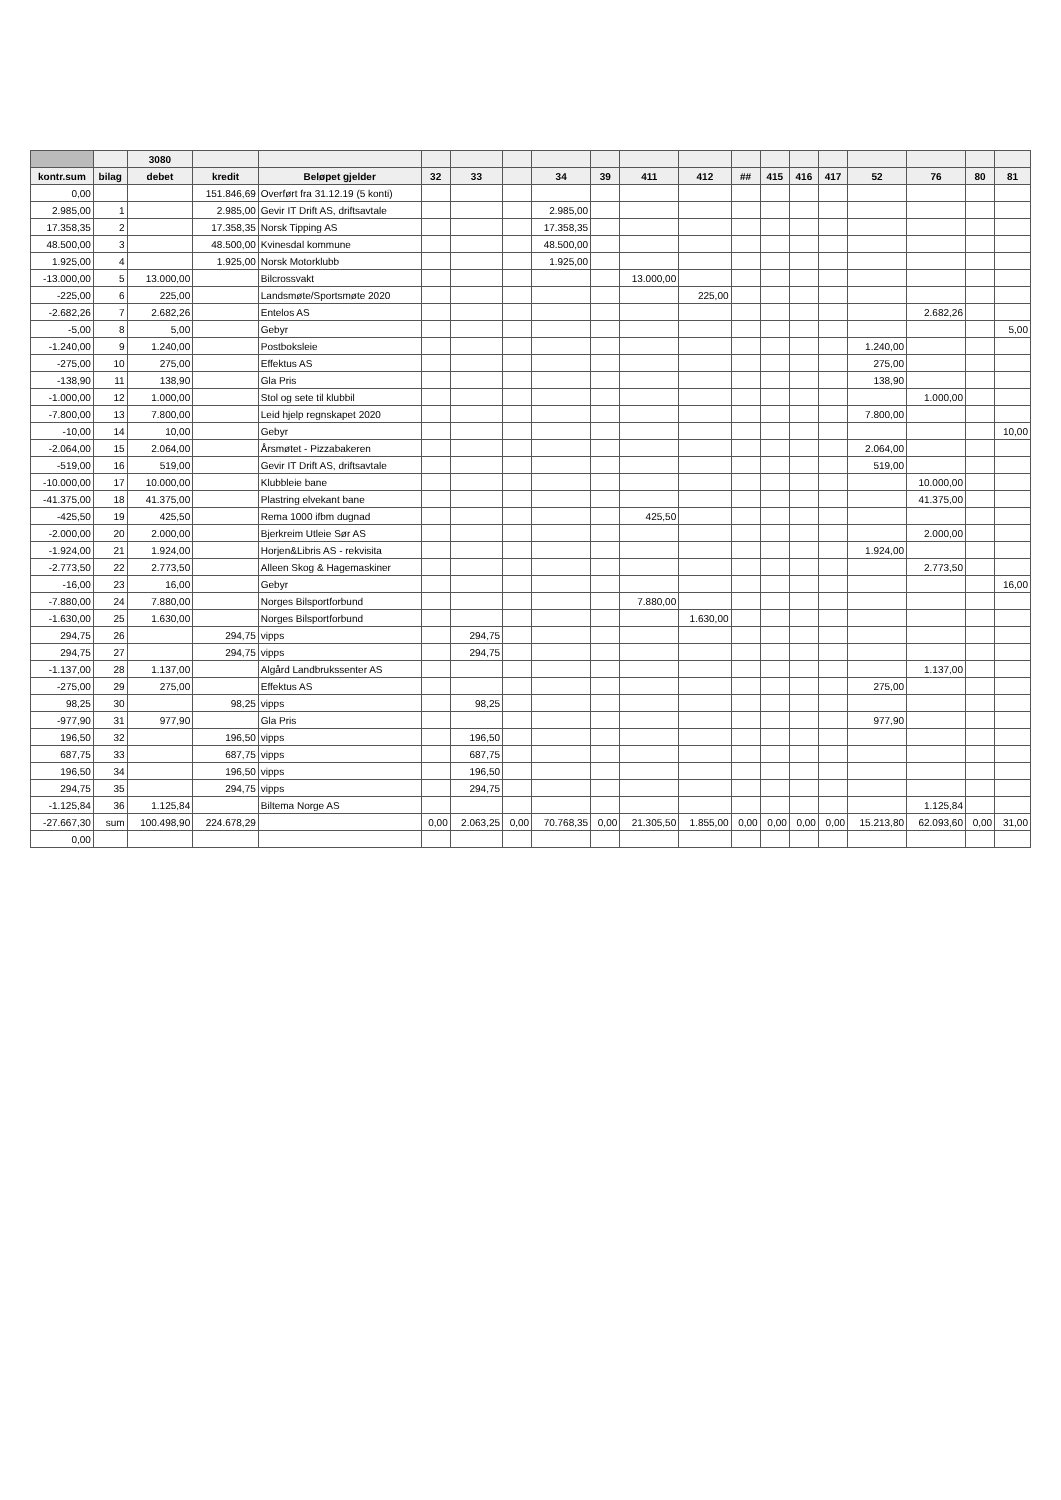| | | 3080 | | | | | | | | | | | | | | | | | |
| --- | --- | --- | --- | --- | --- | --- | --- | --- | --- | --- | --- | --- | --- | --- | --- | --- | --- | --- | --- |
| kontr.sum | bilag | debet | kredit | Beløpet gjelder | 32 | 33 | | 34 | 39 | 411 | 412 | ## | 415 | 416 | 417 | 52 | 76 | 80 | 81 |
| 0,00 | | | 151.846,69 | Overført fra 31.12.19 (5 konti) | | | | | | | | | | | | | | | |
| 2.985,00 | 1 | | 2.985,00 | Gevir IT Drift AS, driftsavtale | | | | 2.985,00 | | | | | | | | | | | |
| 17.358,35 | 2 | | 17.358,35 | Norsk Tipping AS | | | | 17.358,35 | | | | | | | | | | | |
| 48.500,00 | 3 | | 48.500,00 | Kvinesdal kommune | | | | 48.500,00 | | | | | | | | | | | |
| 1.925,00 | 4 | | 1.925,00 | Norsk Motorklubb | | | | 1.925,00 | | | | | | | | | | | |
| -13.000,00 | 5 | 13.000,00 | | Bilcrossvakt | | | | | | 13.000,00 | | | | | | | | | |
| -225,00 | 6 | 225,00 | | Landsmøte/Sportsmøte 2020 | | | | | | | 225,00 | | | | | | | | |
| -2.682,26 | 7 | 2.682,26 | | Entelos AS | | | | | | | | | | | | | 2.682,26 | | |
| -5,00 | 8 | 5,00 | | Gebyr | | | | | | | | | | | | | | | 5,00 |
| -1.240,00 | 9 | 1.240,00 | | Postboksleie | | | | | | | | | | | | 1.240,00 | | | |
| -275,00 | 10 | 275,00 | | Effektus AS | | | | | | | | | | | | 275,00 | | | |
| -138,90 | 11 | 138,90 | | Gla Pris | | | | | | | | | | | | 138,90 | | | |
| -1.000,00 | 12 | 1.000,00 | | Stol og sete til klubbil | | | | | | | | | | | | | 1.000,00 | | |
| -7.800,00 | 13 | 7.800,00 | | Leid hjelp regnskapet 2020 | | | | | | | | | | | | 7.800,00 | | | |
| -10,00 | 14 | 10,00 | | Gebyr | | | | | | | | | | | | | | | 10,00 |
| -2.064,00 | 15 | 2.064,00 | | Årsmøtet - Pizzabakeren | | | | | | | | | | | | 2.064,00 | | | |
| -519,00 | 16 | 519,00 | | Gevir IT Drift AS, driftsavtale | | | | | | | | | | | | 519,00 | | | |
| -10.000,00 | 17 | 10.000,00 | | Klubbleie bane | | | | | | | | | | | | | 10.000,00 | | |
| -41.375,00 | 18 | 41.375,00 | | Plastring elvekant bane | | | | | | | | | | | | | 41.375,00 | | |
| -425,50 | 19 | 425,50 | | Rema 1000 ifbm dugnad | | | | | | 425,50 | | | | | | | | | |
| -2.000,00 | 20 | 2.000,00 | | Bjerkreim Utleie Sør AS | | | | | | | | | | | | | 2.000,00 | | |
| -1.924,00 | 21 | 1.924,00 | | Horjen&Libris AS - rekvisita | | | | | | | | | | | | 1.924,00 | | | |
| -2.773,50 | 22 | 2.773,50 | | Alleen Skog & Hagemaskiner | | | | | | | | | | | | | 2.773,50 | | |
| -16,00 | 23 | 16,00 | | Gebyr | | | | | | | | | | | | | | | 16,00 |
| -7.880,00 | 24 | 7.880,00 | | Norges Bilsportforbund | | | | | | 7.880,00 | | | | | | | | | |
| -1.630,00 | 25 | 1.630,00 | | Norges Bilsportforbund | | | | | | | 1.630,00 | | | | | | | | |
| 294,75 | 26 | | 294,75 | vipps | | 294,75 | | | | | | | | | | | | | |
| 294,75 | 27 | | 294,75 | vipps | | 294,75 | | | | | | | | | | | | | |
| -1.137,00 | 28 | 1.137,00 | | Algård Landbrukssenter AS | | | | | | | | | | | | | 1.137,00 | | |
| -275,00 | 29 | 275,00 | | Effektus AS | | | | | | | | | | | | 275,00 | | | |
| 98,25 | 30 | | 98,25 | vipps | | 98,25 | | | | | | | | | | | | | |
| -977,90 | 31 | 977,90 | | Gla Pris | | | | | | | | | | | | 977,90 | | | |
| 196,50 | 32 | | 196,50 | vipps | | 196,50 | | | | | | | | | | | | | |
| 687,75 | 33 | | 687,75 | vipps | | 687,75 | | | | | | | | | | | | | |
| 196,50 | 34 | | 196,50 | vipps | | 196,50 | | | | | | | | | | | | | |
| 294,75 | 35 | | 294,75 | vipps | | 294,75 | | | | | | | | | | | | | |
| -1.125,84 | 36 | 1.125,84 | | Biltema Norge AS | | | | | | | | | | | | | 1.125,84 | | |
| -27.667,30 | sum | 100.498,90 | 224.678,29 | | 0,00 | 2.063,25 | 0,00 | 70.768,35 | 0,00 | 21.305,50 | 1.855,00 | 0,00 | 0,00 | 0,00 | 0,00 | 15.213,80 | 62.093,60 | 0,00 | 31,00 |
| 0,00 | | | | | | | | | | | | | | | | | | | |